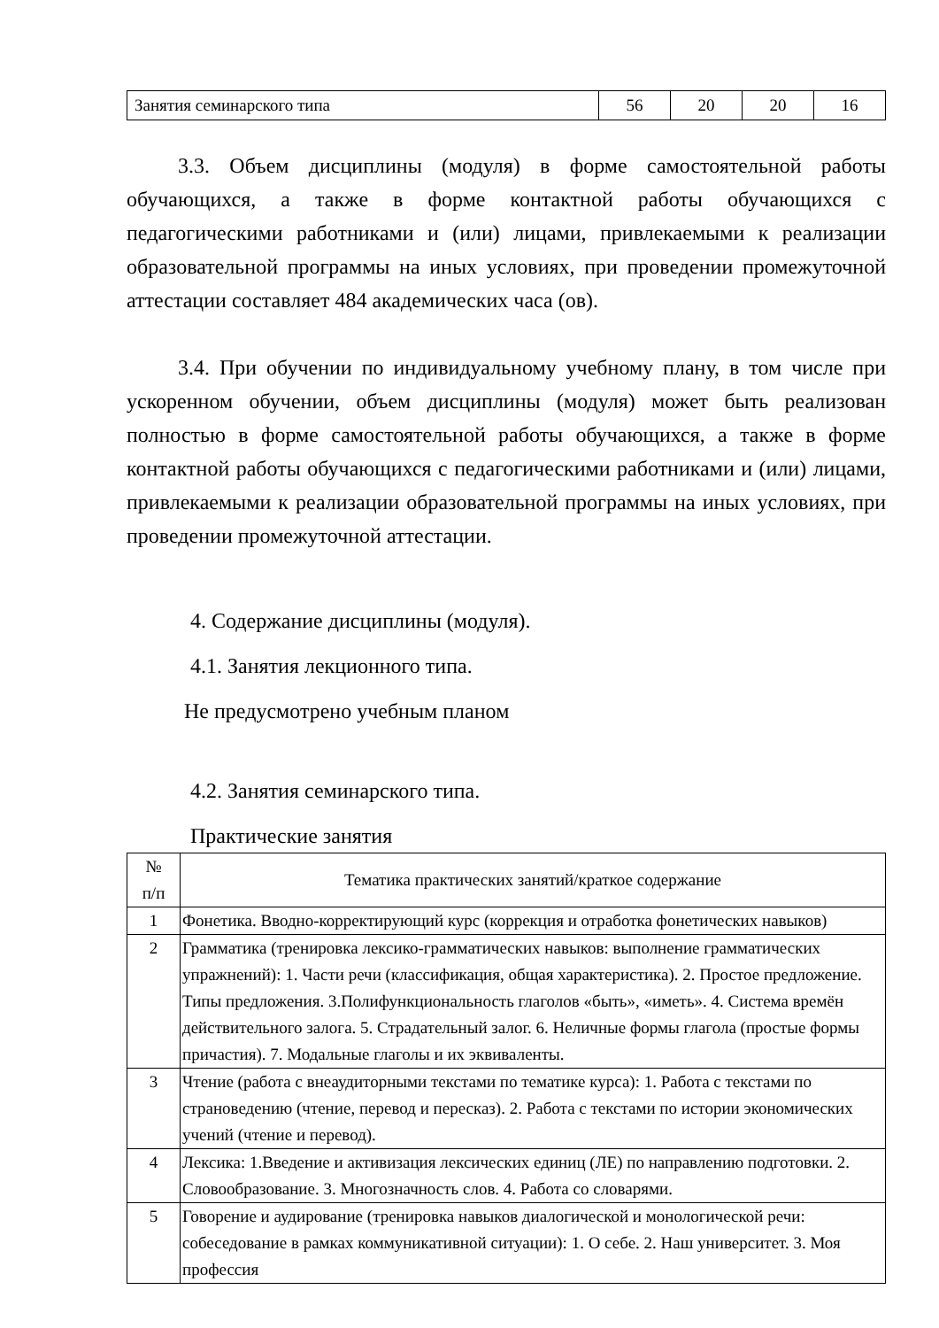| Занятия семинарского типа | 56 | 20 | 20 | 16 |
3.3. Объем дисциплины (модуля) в форме самостоятельной работы обучающихся, а также в форме контактной работы обучающихся с педагогическими работниками и (или) лицами, привлекаемыми к реализации образовательной программы на иных условиях, при проведении промежуточной аттестации составляет 484 академических часа (ов).
3.4. При обучении по индивидуальному учебному плану, в том числе при ускоренном обучении, объем дисциплины (модуля) может быть реализован полностью в форме самостоятельной работы обучающихся, а также в форме контактной работы обучающихся с педагогическими работниками и (или) лицами, привлекаемыми к реализации образовательной программы на иных условиях, при проведении промежуточной аттестации.
4. Содержание дисциплины (модуля).
4.1. Занятия лекционного типа.
Не предусмотрено учебным планом
4.2. Занятия семинарского типа.
Практические занятия
| № п/п | Тематика практических занятий/краткое содержание |
| 1 | Фонетика. Вводно-корректирующий курс (коррекция и отработка фонетических навыков) |
| 2 | Грамматика (тренировка лексико-грамматических навыков: выполнение грамматических упражнений): 1. Части речи (классификация, общая характеристика). 2. Простое предложение. Типы предложения. 3.Полифункциональность глаголов «быть», «иметь». 4. Система времён действительного залога. 5. Страдательный залог. 6. Неличные формы глагола (простые формы причастия). 7. Модальные глаголы и их эквиваленты. |
| 3 | Чтение (работа с внеаудиторными текстами по тематике курса): 1. Работа с текстами по страноведению (чтение, перевод и пересказ). 2. Работа с текстами по истории экономических учений (чтение и перевод). |
| 4 | Лексика: 1.Введение и активизация лексических единиц (ЛЕ) по направлению подготовки. 2. Словообразование. 3. Многозначность слов. 4. Работа со словарями. |
| 5 | Говорение и аудирование (тренировка навыков диалогической и монологической речи: собеседование в рамках коммуникативной ситуации): 1. О себе. 2. Наш университет. 3. Моя профессия |